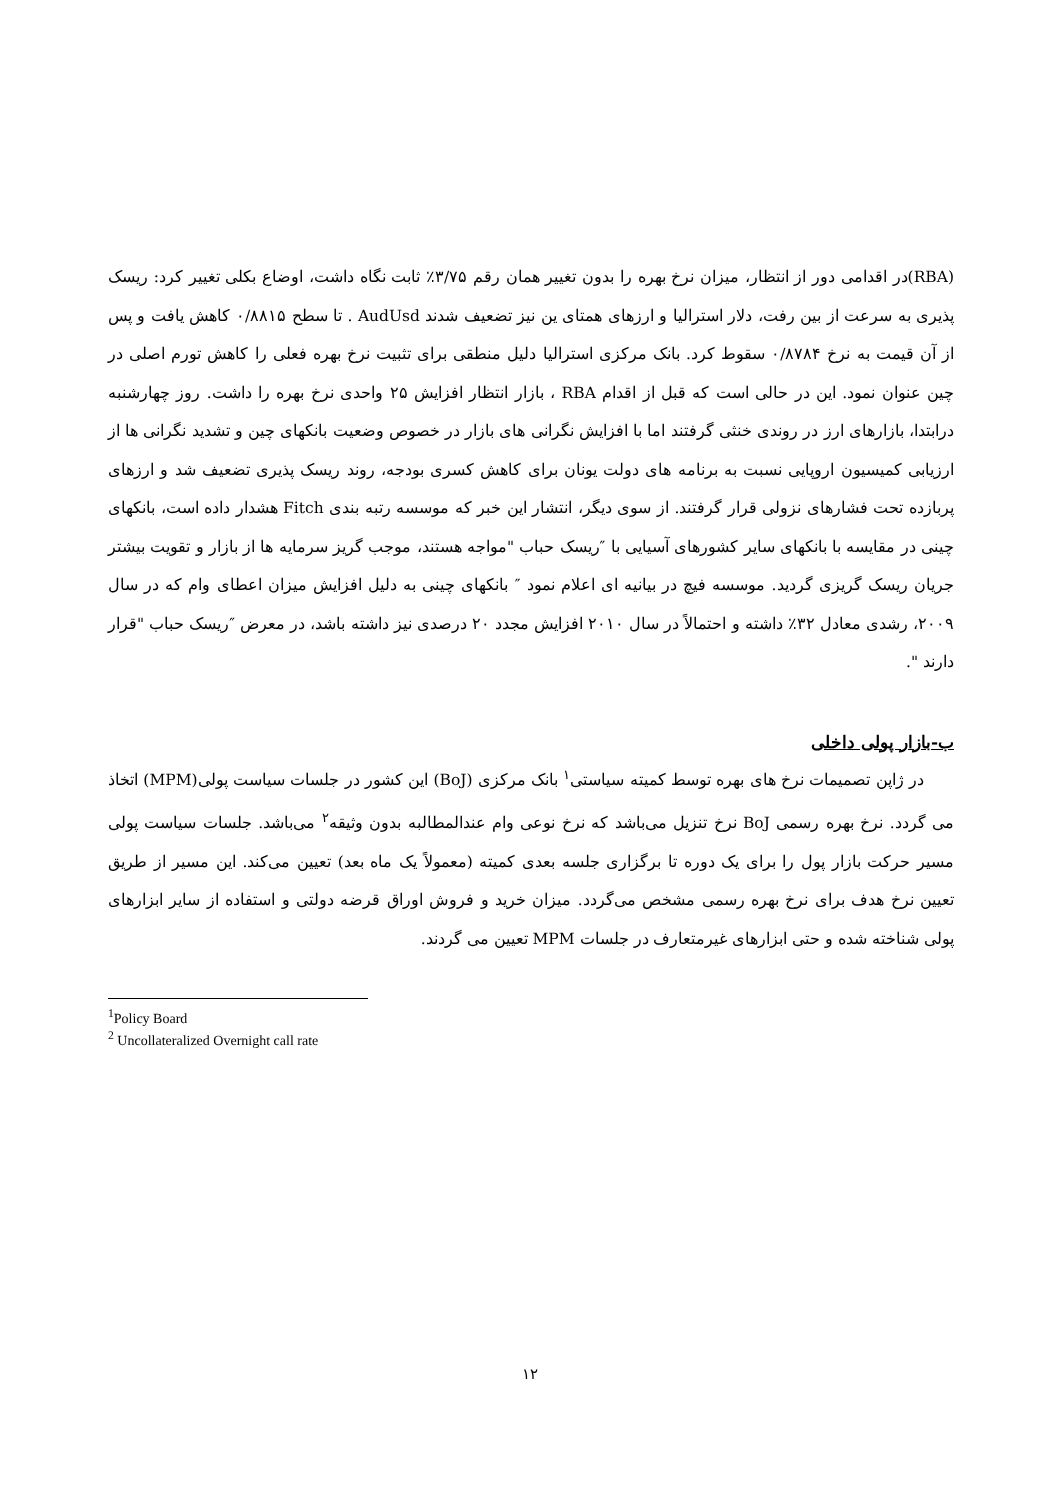(RBA)در اقدامی دور از انتظار، میزان نرخ بهره را بدون تغییر همان رقم ۳/۷۵٪ ثابت نگاه داشت، اوضاع بکلی تغییر کرد: ریسک پذیری به سرعت از بین رفت، دلار استرالیا و ارزهای همتای ین نیز تضعیف شدند AudUsd . تا سطح ۰/۸۸۱۵ کاهش یافت و پس از آن قیمت به نرخ ۰/۸۷۸۴ سقوط کرد. بانک مرکزی استرالیا دلیل منطقی برای تثبیت نرخ بهره فعلی را کاهش تورم اصلی در چین عنوان نمود. این در حالی است که قبل از اقدام RBA ، بازار انتظار افزایش ۲۵ واحدی نرخ بهره را داشت. روز چهارشنبه درابتدا، بازارهای ارز در روندی خنثی گرفتند اما با افزایش نگرانی های بازار در خصوص وضعیت بانکهای چین و تشدید نگرانی ها از ارزیابی کمیسیون اروپایی نسبت به برنامه های دولت یونان برای کاهش کسری بودجه، روند ریسک پذیری تضعیف شد و ارزهای پربازده تحت فشارهای نزولی قرار گرفتند. از سوی دیگر، انتشار این خبر که موسسه رتبه بندی Fitch هشدار داده است، بانکهای چینی در مقایسه با بانکهای سایر کشورهای آسیایی با ″ریسک حباب "مواجه هستند، موجب گریز سرمایه ها از بازار و تقویت بیشتر جریان ریسک گریزی گردید. موسسه فیچ در بیانیه ای اعلام نمود ″ بانکهای چینی به دلیل افزایش میزان اعطای وام که در سال ۲۰۰۹، رشدی معادل ۳۲٪ داشته و احتمالاً در سال ۲۰۱۰ افزایش مجدد ۲۰ درصدی نیز داشته باشد، در معرض ″ریسک حباب "قرار دارند ".
ب-بازار پولی داخلی
در ژاپن تصمیمات نرخ های بهره توسط کمیته سیاستی<sup>۱</sup> بانک مرکزی (BoJ) این کشور در جلسات سیاست پولی(MPM) اتخاذ می گردد. نرخ بهره رسمی BoJ نرخ تنزیل می‌باشد که نرخ نوعی وام عندالمطالبه بدون وثیقه<sup>۲</sup> می‌باشد. جلسات سیاست پولی مسیر حرکت بازار پول را برای یک دوره تا برگزاری جلسه بعدی کمیته (معمولاً یک ماه بعد) تعیین می‌کند. این مسیر از طریق تعیین نرخ هدف برای نرخ بهره رسمی مشخص می‌گردد. میزان خرید و فروش اوراق قرضه دولتی و استفاده از سایر ابزارهای پولی شناخته شده و حتی ابزارهای غیرمتعارف در جلسات MPM تعیین می گردند.
<sup>1</sup> Policy Board
<sup>2</sup> Uncollateralized Overnight call rate
۱۲